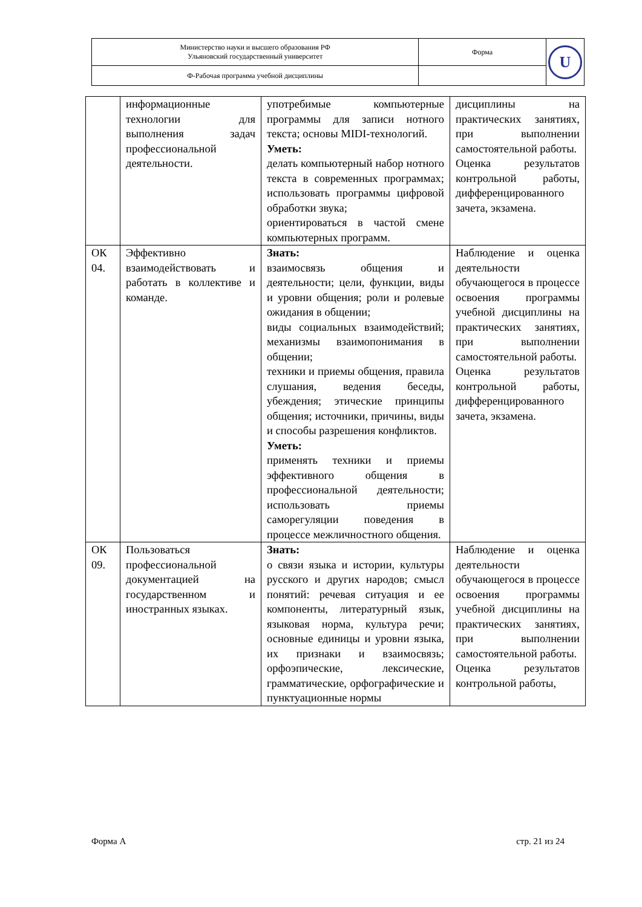| Министерство науки и высшего образования РФ Ульяновский государственный университет | Форма | U |
| Ф-Рабочая программа учебной дисциплины | | |
| | информационные технологии для выполнения задач профессиональной деятельности. | употребимые компьютерные программы для записи нотного текста; основы MIDI-технологий. Уметь: делать компьютерный набор нотного текста в современных программах; использовать программы цифровой обработки звука; ориентироваться в частой смене компьютерных программ. | дисциплины на практических занятиях, при выполнении самостоятельной работы. Оценка результатов контрольной работы, дифференцированного зачета, экзамена. |
| ОК 04. | Эффективно взаимодействовать и работать в коллективе и команде. | Знать: взаимосвязь общения и деятельности; цели, функции, виды и уровни общения; роли и ролевые ожидания в общении; виды социальных взаимодействий; механизмы взаимопонимания в общении; техники и приемы общения, правила слушания, ведения беседы, убеждения; этические принципы общения; источники, причины, виды и способы разрешения конфликтов. Уметь: применять техники и приемы эффективного общения в профессиональной деятельности; использовать приемы саморегуляции поведения в процессе межличностного общения. | Наблюдение и оценка деятельности обучающегося в процессе освоения программы учебной дисциплины на практических занятиях, при выполнении самостоятельной работы. Оценка результатов контрольной работы, дифференцированного зачета, экзамена. |
| ОК 09. | Пользоваться профессиональной документацией на государственном и иностранных языках. | Знать: о связи языка и истории, культуры русского и других народов; смысл понятий: речевая ситуация и ее компоненты, литературный язык, языковая норма, культура речи; основные единицы и уровни языка, их признаки и взаимосвязь; орфоэпические, лексические, грамматические, орфографические и пунктуационные нормы | Наблюдение и оценка деятельности обучающегося в процессе освоения программы учебной дисциплины на практических занятиях, при выполнении самостоятельной работы. Оценка результатов контрольной работы, |
Форма А стр. 21 из 24